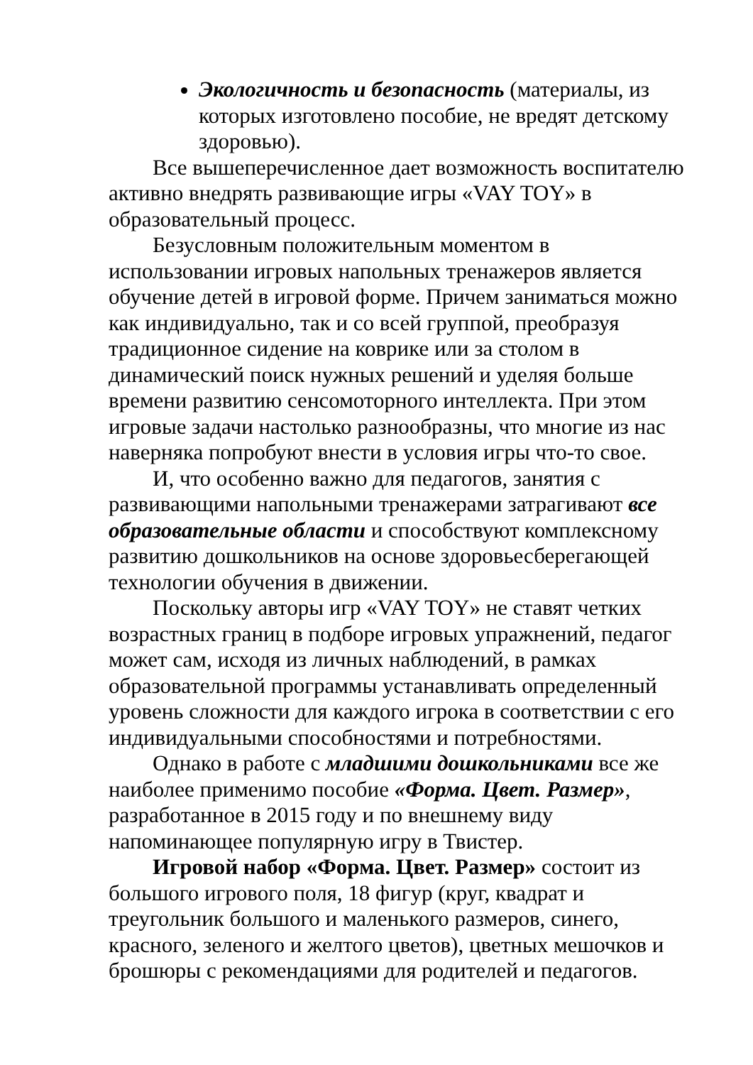Экологичность и безопасность (материалы, из которых изготовлено пособие, не вредят детскому здоровью).
Все вышеперечисленное дает возможность воспитателю активно внедрять развивающие игры «VAY TOY» в образовательный процесс.
Безусловным положительным моментом в использовании игровых напольных тренажеров является обучение детей в игровой форме. Причем заниматься можно как индивидуально, так и со всей группой, преобразуя традиционное сидение на коврике или за столом в динамический поиск нужных решений и уделяя больше времени развитию сенсомоторного интеллекта. При этом игровые задачи настолько разнообразны, что многие из нас наверняка попробуют внести в условия игры что-то свое.
И, что особенно важно для педагогов, занятия с развивающими напольными тренажерами затрагивают все образовательные области и способствуют комплексному развитию дошкольников на основе здоровьесберегающей технологии обучения в движении.
Поскольку авторы игр «VAY TOY» не ставят четких возрастных границ в подборе игровых упражнений, педагог может сам, исходя из личных наблюдений, в рамках образовательной программы устанавливать определенный уровень сложности для каждого игрока в соответствии с его индивидуальными способностями и потребностями.
Однако в работе с младшими дошкольниками все же наиболее применимо пособие «Форма. Цвет. Размер», разработанное в 2015 году и по внешнему виду напоминающее популярную игру в Твистер.
Игровой набор «Форма. Цвет. Размер» состоит из большого игрового поля, 18 фигур (круг, квадрат и треугольник большого и маленького размеров, синего, красного, зеленого и желтого цветов), цветных мешочков и брошюры с рекомендациями для родителей и педагогов.